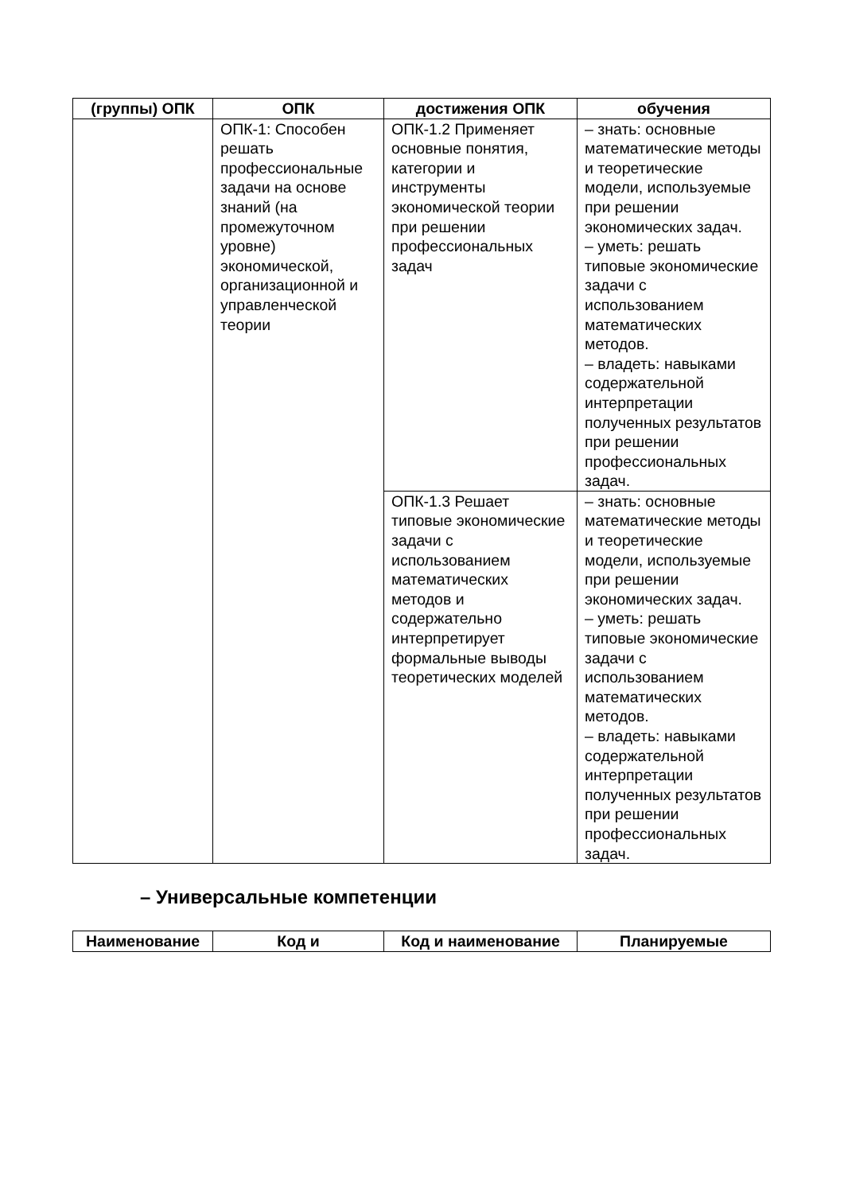| (группы) ОПК | ОПК | достижения ОПК | обучения |
| --- | --- | --- | --- |
| | ОПК-1: Способен решать профессиональные задачи на основе знаний (на промежуточном уровне) экономической, организационной и управленческой теории | ОПК-1.2 Применяет основные понятия, категории и инструменты экономической теории при решении профессиональных задач | – знать: основные математические методы и теоретические модели, используемые при решении экономических задач. – уметь: решать типовые экономические задачи с использованием математических методов. – владеть: навыками содержательной интерпретации полученных результатов при решении профессиональных задач. |
| | | ОПК-1.3 Решает типовые экономические задачи с использованием математических методов и содержательно интерпретирует формальные выводы теоретических моделей | – знать: основные математические методы и теоретические модели, используемые при решении экономических задач. – уметь: решать типовые экономические задачи с использованием математических методов. – владеть: навыками содержательной интерпретации полученных результатов при решении профессиональных задач. |
– Универсальные компетенции
| Наименование | Код и | Код и наименование | Планируемые |
| --- | --- | --- | --- |